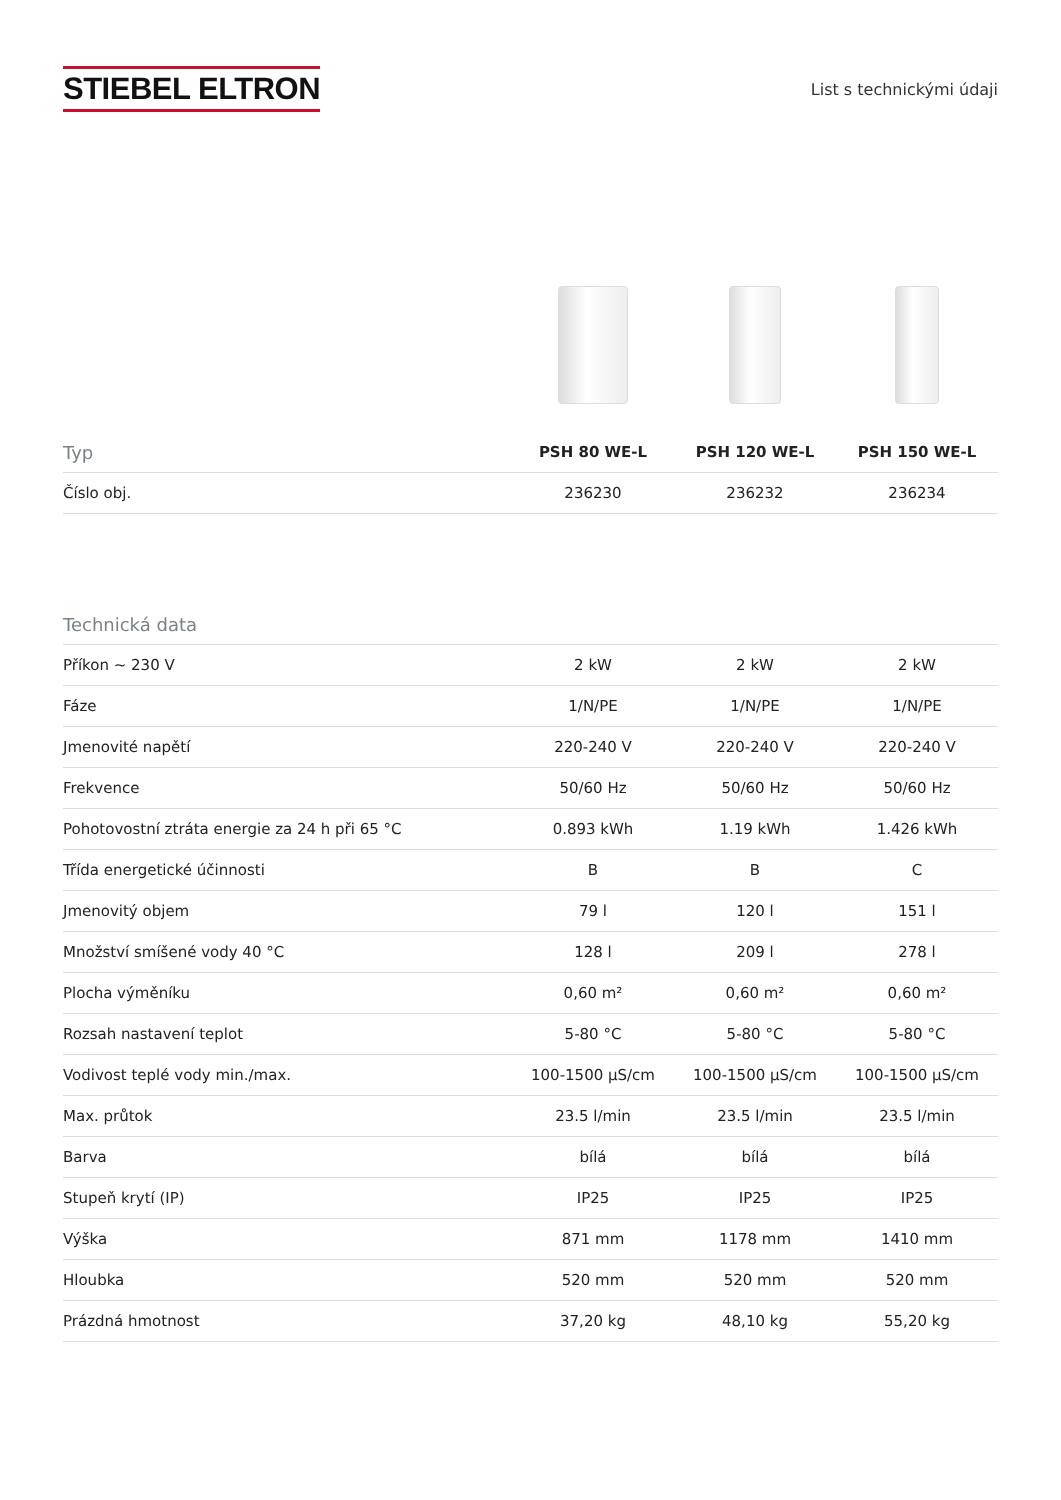STIEBEL ELTRON
List s technickými údaji
| Typ | PSH 80 WE-L | PSH 120 WE-L | PSH 150 WE-L |
| --- | --- | --- | --- |
| Číslo obj. | 236230 | 236232 | 236234 |
| Technická data | | | |
| --- | --- | --- | --- |
| Příkon ~ 230 V | 2 kW | 2 kW | 2 kW |
| Fáze | 1/N/PE | 1/N/PE | 1/N/PE |
| Jmenovité napětí | 220-240 V | 220-240 V | 220-240 V |
| Frekvence | 50/60 Hz | 50/60 Hz | 50/60 Hz |
| Pohotovostní ztráta energie za 24 h při 65 °C | 0.893 kWh | 1.19 kWh | 1.426 kWh |
| Třída energetické účinnosti | B | B | C |
| Jmenovitý objem | 79 l | 120 l | 151 l |
| Množství smíšené vody 40 °C | 128 l | 209 l | 278 l |
| Plocha výměníku | 0,60 m² | 0,60 m² | 0,60 m² |
| Rozsah nastavení teplot | 5-80 °C | 5-80 °C | 5-80 °C |
| Vodivost teplé vody min./max. | 100-1500 μS/cm | 100-1500 μS/cm | 100-1500 μS/cm |
| Max. průtok | 23.5 l/min | 23.5 l/min | 23.5 l/min |
| Barva | bílá | bílá | bílá |
| Stupeň krytí (IP) | IP25 | IP25 | IP25 |
| Výška | 871 mm | 1178 mm | 1410 mm |
| Hloubka | 520 mm | 520 mm | 520 mm |
| Prázdná hmotnost | 37,20 kg | 48,10 kg | 55,20 kg |